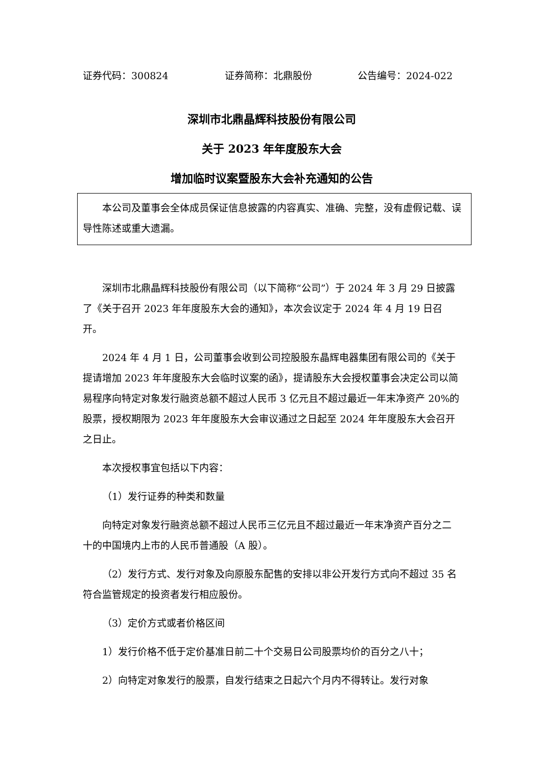证券代码：300824 证券简称：北鼎股份 公告编号：2024-022
深圳市北鼎晶辉科技股份有限公司
关于 2023 年年度股东大会
增加临时议案暨股东大会补充通知的公告
本公司及董事会全体成员保证信息披露的内容真实、准确、完整，没有虚假记载、误导性陈述或重大遗漏。
深圳市北鼎晶辉科技股份有限公司（以下简称“公司”）于 2024 年 3 月 29 日披露了《关于召开 2023 年年度股东大会的通知》，本次会议定于 2024 年 4 月 19 日召开。
2024 年 4 月 1 日，公司董事会收到公司控股股东晶辉电器集团有限公司的《关于提请增加 2023 年年度股东大会临时议案的函》，提请股东大会授权董事会决定公司以简易程序向特定对象发行融资总额不超过人民币 3 亿元且不超过最近一年末净资产 20%的股票，授权期限为 2023 年年度股东大会审议通过之日起至 2024 年年度股东大会召开之日止。
本次授权事宜包括以下内容：
（1）发行证券的种类和数量
向特定对象发行融资总额不超过人民币三亿元且不超过最近一年末净资产百分之二十的中国境内上市的人民币普通股（A 股）。
（2）发行方式、发行对象及向原股东配售的安排以非公开发行方式向不超过 35 名符合监管规定的投资者发行相应股份。
（3）定价方式或者价格区间
1）发行价格不低于定价基准日前二十个交易日公司股票均价的百分之八十；
2）向特定对象发行的股票，自发行结束之日起六个月内不得转让。发行对象